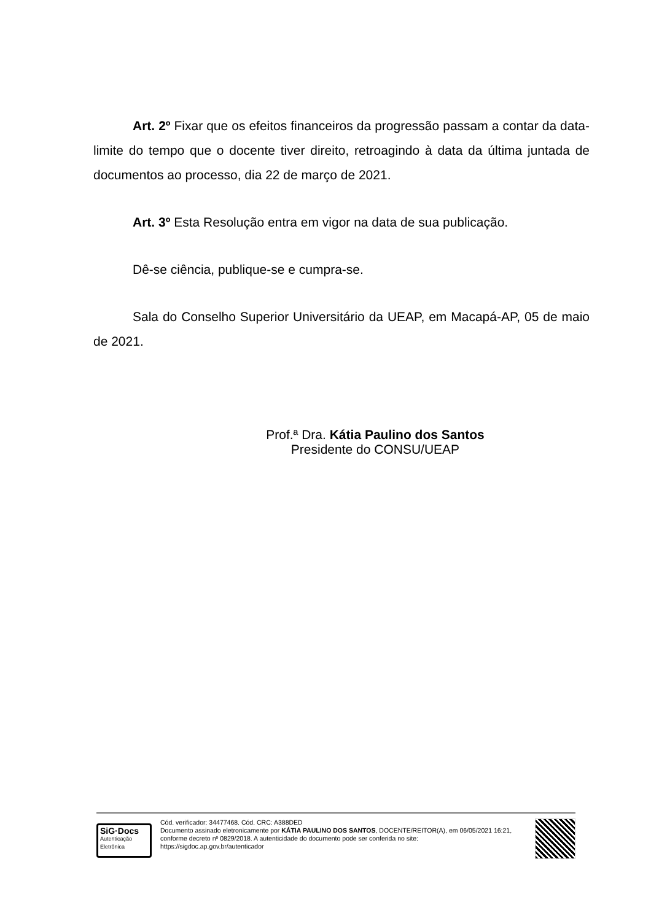Art. 2º Fixar que os efeitos financeiros da progressão passam a contar da data-limite do tempo que o docente tiver direito, retroagindo à data da última juntada de documentos ao processo, dia 22 de março de 2021.
Art. 3º Esta Resolução entra em vigor na data de sua publicação.
Dê-se ciência, publique-se e cumpra-se.
Sala do Conselho Superior Universitário da UEAP, em Macapá-AP, 05 de maio de 2021.
Prof.ª Dra. Kátia Paulino dos Santos
Presidente do CONSU/UEAP
SiG·Docs
Autenticação
Eletrônica
Cód. verificador: 34477468. Cód. CRC: A388DED
Documento assinado eletronicamente por KÁTIA PAULINO DOS SANTOS, DOCENTE/REITOR(A), em 06/05/2021 16:21, conforme decreto nº 0829/2018. A autenticidade do documento pode ser conferida no site: https://sigdoc.ap.gov.br/autenticador